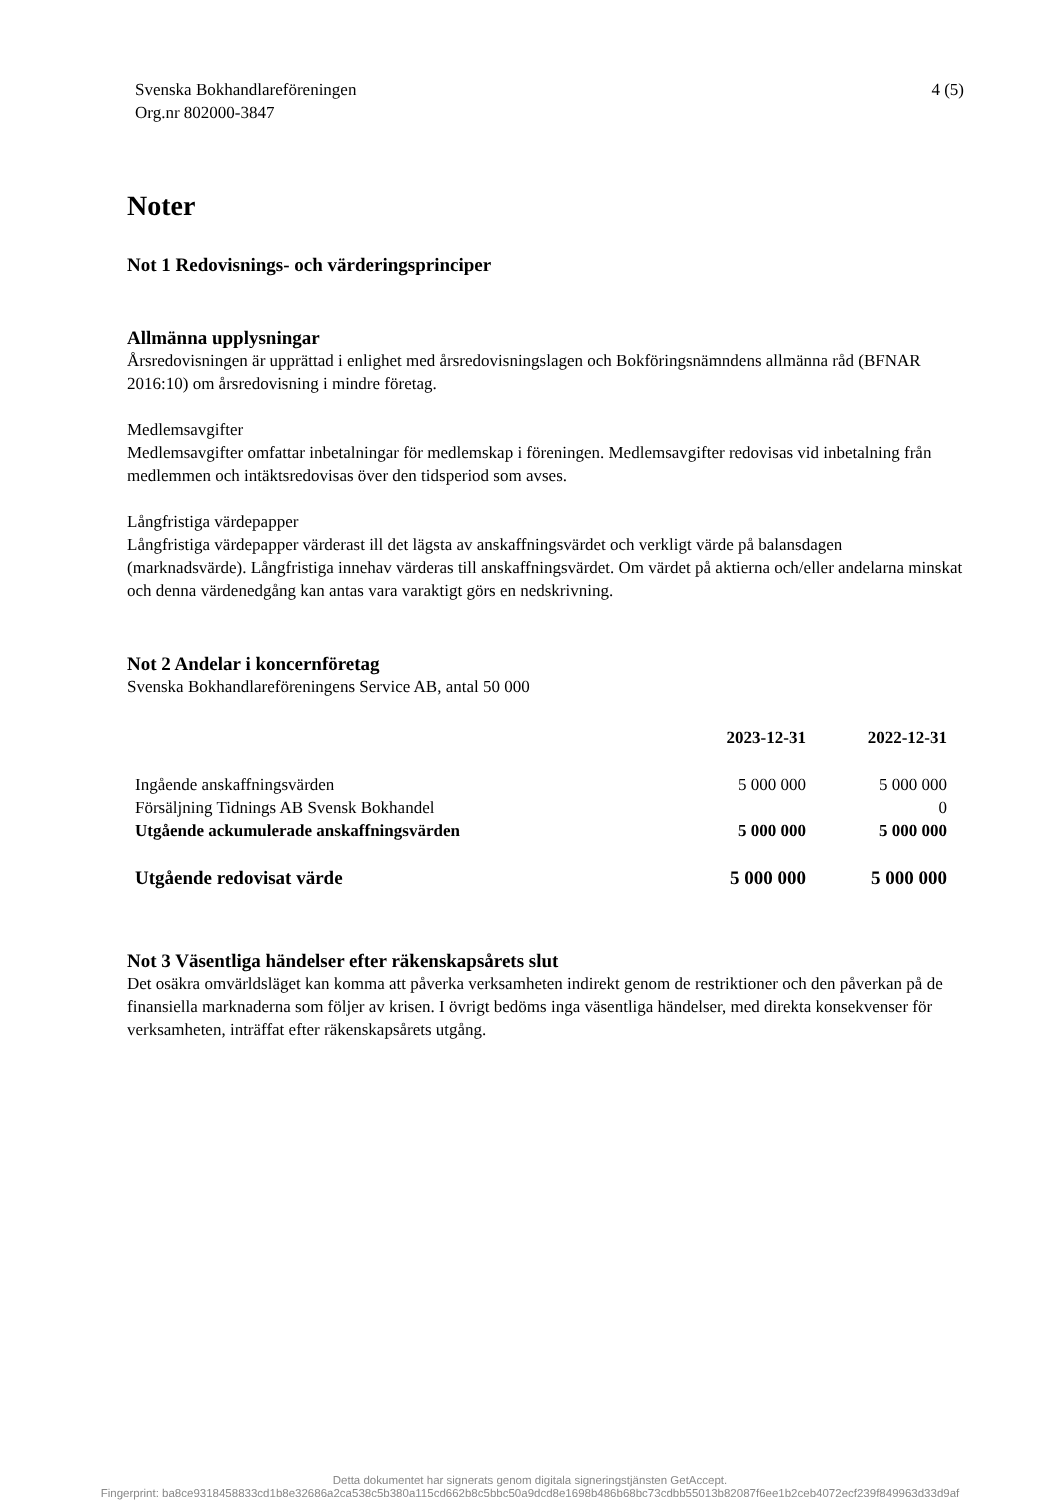Svenska Bokhandlareföreningen
Org.nr 802000-3847
4 (5)
Noter
Not 1 Redovisnings- och värderingsprinciper
Allmänna upplysningar
Årsredovisningen är upprättad i enlighet med årsredovisningslagen och Bokföringsnämndens allmänna råd (BFNAR 2016:10) om årsredovisning i mindre företag.
Medlemsavgifter
Medlemsavgifter omfattar inbetalningar för medlemskap i föreningen. Medlemsavgifter redovisas vid inbetalning från medlemmen och intäktsredovisas över den tidsperiod som avses.
Långfristiga värdepapper
Långfristiga värdepapper värderast ill det lägsta av anskaffningsvärdet och verkligt värde på balansdagen (marknadsvärde). Långfristiga innehav värderas till anskaffningsvärdet. Om värdet på aktierna och/eller andelarna minskat och denna värdenedgång kan antas vara varaktigt görs en nedskrivning.
Not 2 Andelar i koncernföretag
Svenska Bokhandlareföreningens Service AB, antal 50 000
| | 2023-12-31 | 2022-12-31 |
| --- | --- | --- |
| Ingående anskaffningsvärden | 5 000 000 | 5 000 000 |
| Försäljning Tidnings AB Svensk Bokhandel | | 0 |
| Utgående ackumulerade anskaffningsvärden | 5 000 000 | 5 000 000 |
| Utgående redovisat värde | 5 000 000 | 5 000 000 |
Not 3 Väsentliga händelser efter räkenskapsårets slut
Det osäkra omvärldsläget kan komma att påverka verksamheten indirekt genom de restriktioner och den påverkan på de finansiella marknaderna som följer av krisen. I övrigt bedöms inga väsentliga händelser, med direkta konsekvenser för verksamheten, inträffat efter räkenskapsårets utgång.
Detta dokumentet har signerats genom digitala signeringstjänsten GetAccept.
Fingerprint: ba8ce9318458833cd1b8e32686a2ca538c5b380a115cd662b8c5bbc50a9dcd8e1698b486b68bc73cdbb55013b82087f6ee1b2ceb4072ecf239f849963d33d9af